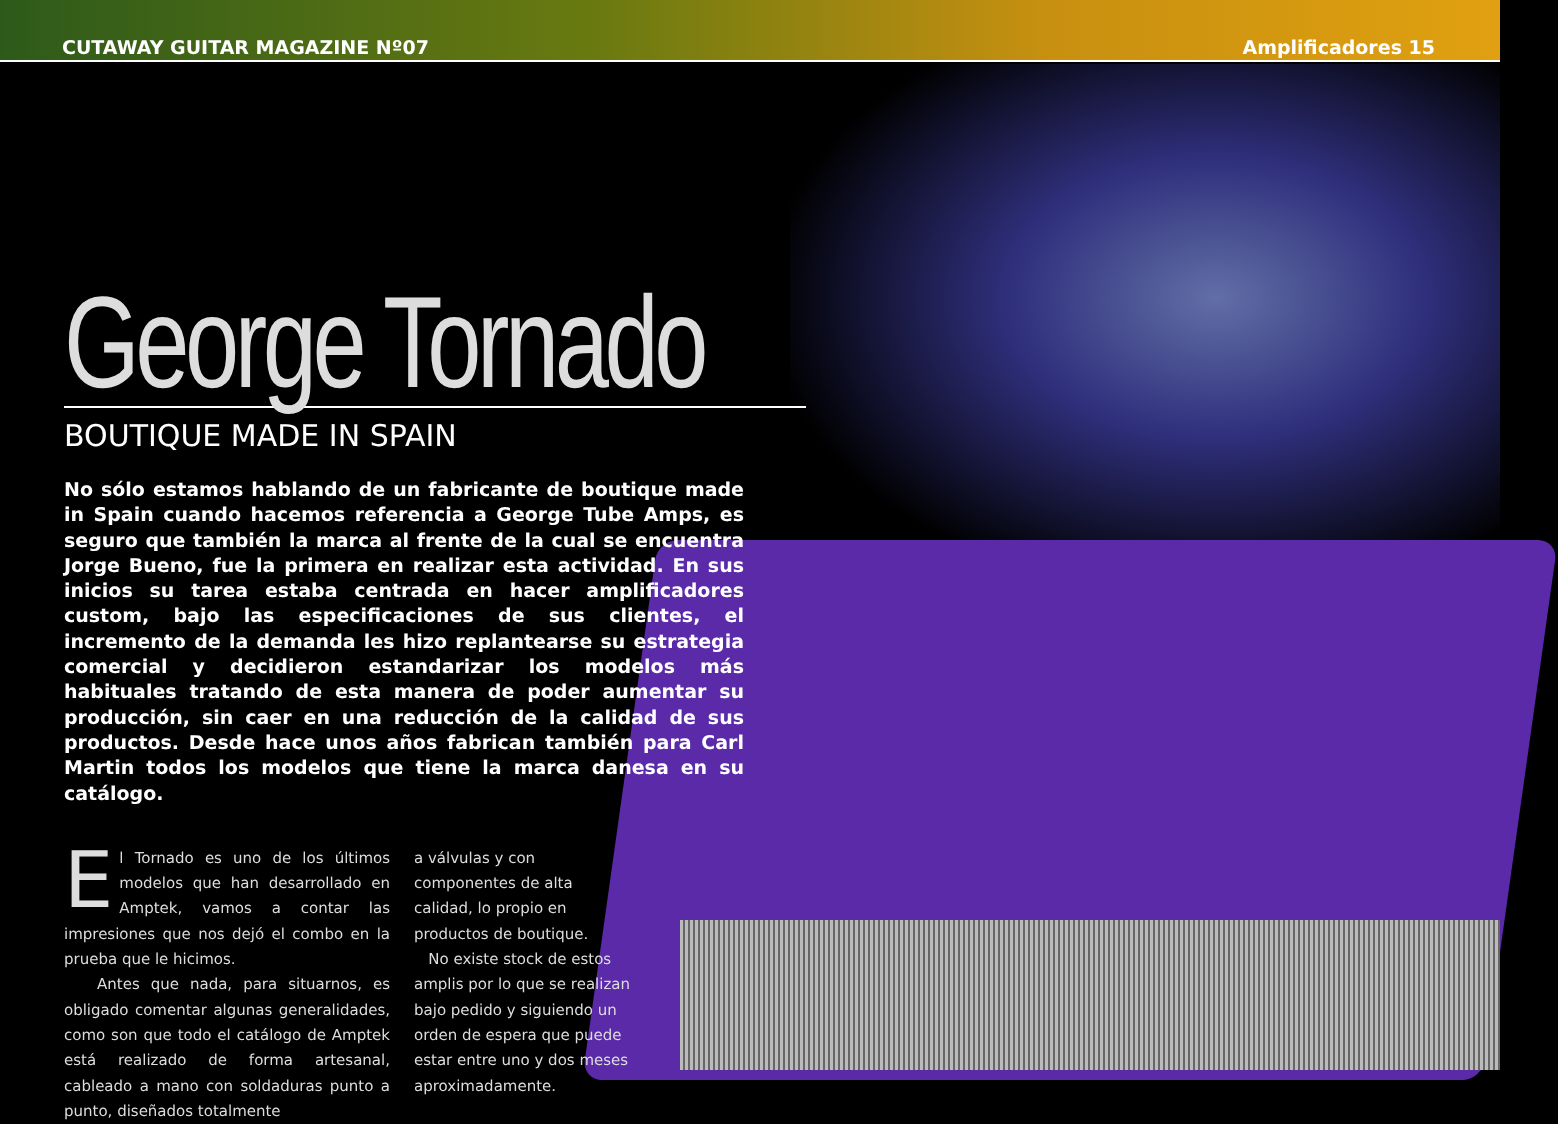CUTAWAY GUITAR MAGAZINE Nº07 Amplificadores 15
George Tornado
BOUTIQUE MADE IN SPAIN
No sólo estamos hablando de un fabricante de boutique made in Spain cuando hacemos referencia a George Tube Amps, es seguro que también la marca al frente de la cual se encuentra Jorge Bueno, fue la primera en realizar esta actividad. En sus inicios su tarea estaba centrada en hacer amplificadores custom, bajo las especificaciones de sus clientes, el incremento de la demanda les hizo replantearse su estrategia comercial y decidieron estandarizar los modelos más habituales tratando de esta manera de poder aumentar su producción, sin caer en una reducción de la calidad de sus productos. Desde hace unos años fabrican también para Carl Martin todos los modelos que tiene la marca danesa en su catálogo.
El Tornado es uno de los últimos modelos que han desarrollado en Amptek, vamos a contar las impresiones que nos dejó el combo en la prueba que le hicimos.
Antes que nada, para situarnos, es obligado comentar algunas generalidades, como son que todo el catálogo de Amptek está realizado de forma artesanal, cableado a mano con soldaduras punto a punto, diseñados totalmente
a válvulas y con componentes de alta calidad, lo propio en productos de boutique.
No existe stock de estos amplis por lo que se realizan bajo pedido y siguiendo un orden de espera que puede estar entre uno y dos meses aproximadamente.